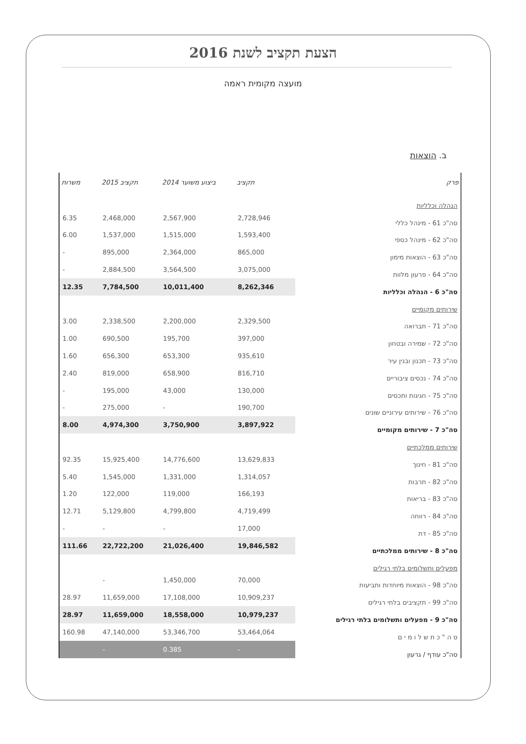הצעת תקציב לשנת 2016
מועצה מקומית ראמה
ב. הוצאות
| פרק | תקציב | ביצוע משוער 2014 | תקציב 2015 | משרות |
| --- | --- | --- | --- | --- |
| הנהלה וכלליות | | | | |
| סה"כ 61 - מינהל כללי | 2,728,946 | 2,567,900 | 2,468,000 | 6.35 |
| סה"כ 62 - מינהל כספי | 1,593,400 | 1,515,000 | 1,537,000 | 6.00 |
| סה"כ 63 - הוצאות מימון | 865,000 | 2,364,000 | 895,000 | - |
| סה"כ 64 - פרעון מלוות | 3,075,000 | 3,564,500 | 2,884,500 | - |
| סה"כ 6 - הנהלה וכלליות | 8,262,346 | 10,011,400 | 7,784,500 | 12.35 |
| שירותים מקומיים | | | | |
| סה"כ 71 - תברואה | 2,329,500 | 2,200,000 | 2,338,500 | 3.00 |
| סה"כ 72 - שמירה ובטחון | 397,000 | 195,700 | 690,500 | 1.00 |
| סה"כ 73 - תכנון ובנין עיר | 935,610 | 653,300 | 656,300 | 1.60 |
| סה"כ 74 - נכסים ציבוריים | 816,710 | 658,900 | 819,000 | 2.40 |
| סה"כ 75 - חגיגות ותכסים | 130,000 | 43,000 | 195,000 | - |
| סה"כ 76 - שירותים עירוניים שונים | 190,700 | - | 275,000 | - |
| סה"כ 7 - שירותים מקומיים | 3,897,922 | 3,750,900 | 4,974,300 | 8.00 |
| שירותים ממלכתיים | | | | |
| סה"כ 81 - חינוך | 13,629,833 | 14,776,600 | 15,925,400 | 92.35 |
| סה"כ 82 - תרבות | 1,314,057 | 1,331,000 | 1,545,000 | 5.40 |
| סה"כ 83 - בריאות | 166,193 | 119,000 | 122,000 | 1.20 |
| סה"כ 84 - רווחה | 4,719,499 | 4,799,800 | 5,129,800 | 12.71 |
| סה"כ 85 - דת | 17,000 | - | - | - |
| סה"כ 8 - שירותים ממלכתיים | 19,846,582 | 21,026,400 | 22,722,200 | 111.66 |
| מפעלים ותשלומים בלתי רגילים | | | | |
| סה"כ 98 - הוצאות מיוחדות ותביעות | 70,000 | 1,450,000 | - | |
| סה"כ 99 - תקציבים בלתי רגילים | 10,909,237 | 17,108,000 | 11,659,000 | 28.97 |
| סה"כ 9 - מפעלים ותשלומים בלתי רגילים | 10,979,237 | 18,558,000 | 11,659,000 | 28.97 |
| ס ה " כ ת ש ל ו מ י ם | 53,464,064 | 53,346,700 | 47,140,000 | 160.98 |
| סה"כ עודף / גרעון | - | 0.385 | - | |